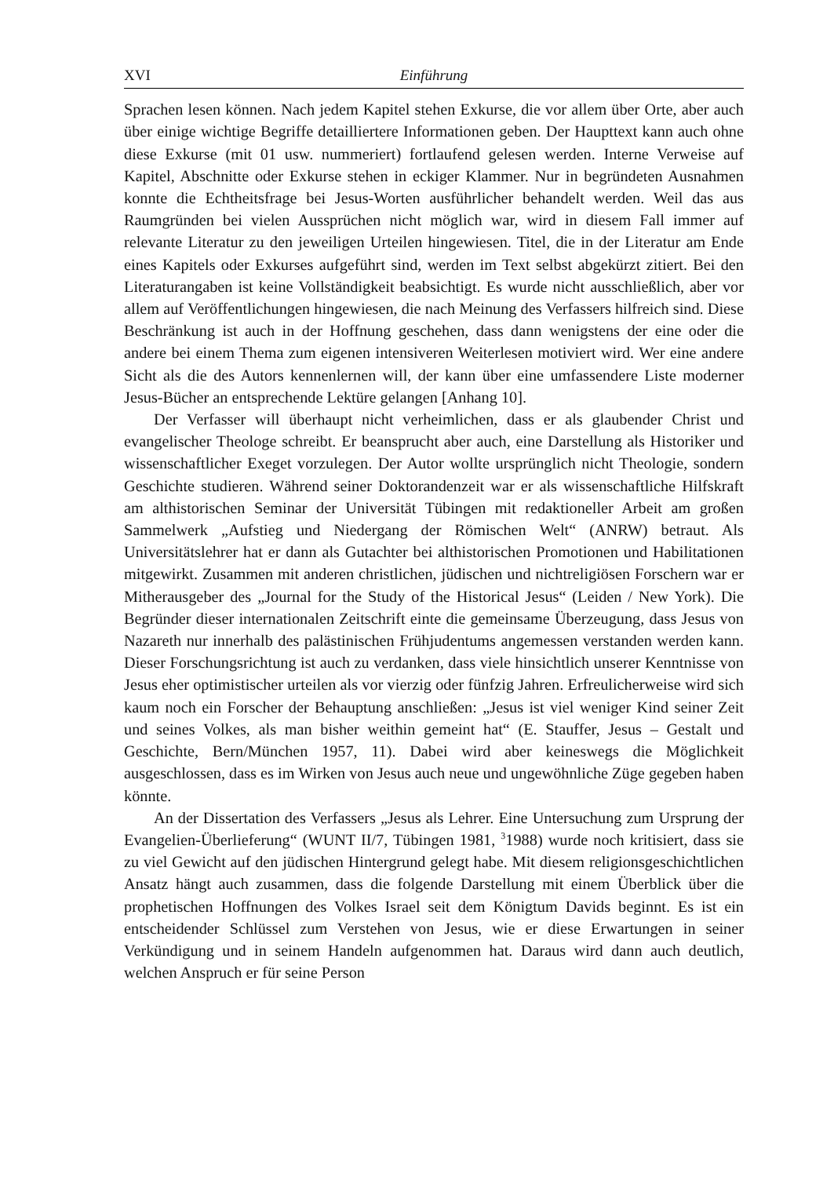XVI Einführung
Sprachen lesen können. Nach jedem Kapitel stehen Exkurse, die vor allem über Orte, aber auch über einige wichtige Begriffe detailliertere Informationen geben. Der Haupttext kann auch ohne diese Exkurse (mit 01 usw. nummeriert) fortlaufend gelesen werden. Interne Verweise auf Kapitel, Abschnitte oder Exkurse stehen in eckiger Klammer. Nur in begründeten Ausnahmen konnte die Echtheitsfrage bei Jesus-Worten ausführlicher behandelt werden. Weil das aus Raumgründen bei vielen Aussprüchen nicht möglich war, wird in diesem Fall immer auf relevante Literatur zu den jeweiligen Urteilen hingewiesen. Titel, die in der Literatur am Ende eines Kapitels oder Exkurses aufgeführt sind, werden im Text selbst abgekürzt zitiert. Bei den Literaturangaben ist keine Vollständigkeit beabsichtigt. Es wurde nicht ausschließlich, aber vor allem auf Veröffentlichungen hingewiesen, die nach Meinung des Verfassers hilfreich sind. Diese Beschränkung ist auch in der Hoffnung geschehen, dass dann wenigstens der eine oder die andere bei einem Thema zum eigenen intensiveren Weiterlesen motiviert wird. Wer eine andere Sicht als die des Autors kennenlernen will, der kann über eine umfassendere Liste moderner Jesus-Bücher an entsprechende Lektüre gelangen [Anhang 10].
Der Verfasser will überhaupt nicht verheimlichen, dass er als glaubender Christ und evangelischer Theologe schreibt. Er beansprucht aber auch, eine Darstellung als Historiker und wissenschaftlicher Exeget vorzulegen. Der Autor wollte ursprünglich nicht Theologie, sondern Geschichte studieren. Während seiner Doktorandenzeit war er als wissenschaftliche Hilfskraft am althistorischen Seminar der Universität Tübingen mit redaktioneller Arbeit am großen Sammelwerk „Aufstieg und Niedergang der Römischen Welt“ (ANRW) betraut. Als Universitätslehrer hat er dann als Gutachter bei althistorischen Promotionen und Habilitationen mitgewirkt. Zusammen mit anderen christlichen, jüdischen und nichtreligiösen Forschern war er Mitherausgeber des „Journal for the Study of the Historical Jesus“ (Leiden / New York). Die Begründer dieser internationalen Zeitschrift einte die gemeinsame Überzeugung, dass Jesus von Nazareth nur innerhalb des palästinischen Frühjudentums angemessen verstanden werden kann. Dieser Forschungsrichtung ist auch zu verdanken, dass viele hinsichtlich unserer Kenntnisse von Jesus eher optimistischer urteilen als vor vierzig oder fünfzig Jahren. Erfreulicherweise wird sich kaum noch ein Forscher der Behauptung anschließen: „Jesus ist viel weniger Kind seiner Zeit und seines Volkes, als man bisher weithin gemeint hat“ (E. Stauffer, Jesus – Gestalt und Geschichte, Bern/München 1957, 11). Dabei wird aber keineswegs die Möglichkeit ausgeschlossen, dass es im Wirken von Jesus auch neue und ungewöhnliche Züge gegeben haben könnte.
An der Dissertation des Verfassers „Jesus als Lehrer. Eine Untersuchung zum Ursprung der Evangelien-Überlieferung“ (WUNT II/7, Tübingen 1981, <sup>3</sup>1988) wurde noch kritisiert, dass sie zu viel Gewicht auf den jüdischen Hintergrund gelegt habe. Mit diesem religionsgeschichtlichen Ansatz hängt auch zusammen, dass die folgende Darstellung mit einem Überblick über die prophetischen Hoffnungen des Volkes Israel seit dem Königtum Davids beginnt. Es ist ein entscheidender Schlüssel zum Verstehen von Jesus, wie er diese Erwartungen in seiner Verkündigung und in seinem Handeln aufgenommen hat. Daraus wird dann auch deutlich, welchen Anspruch er für seine Person